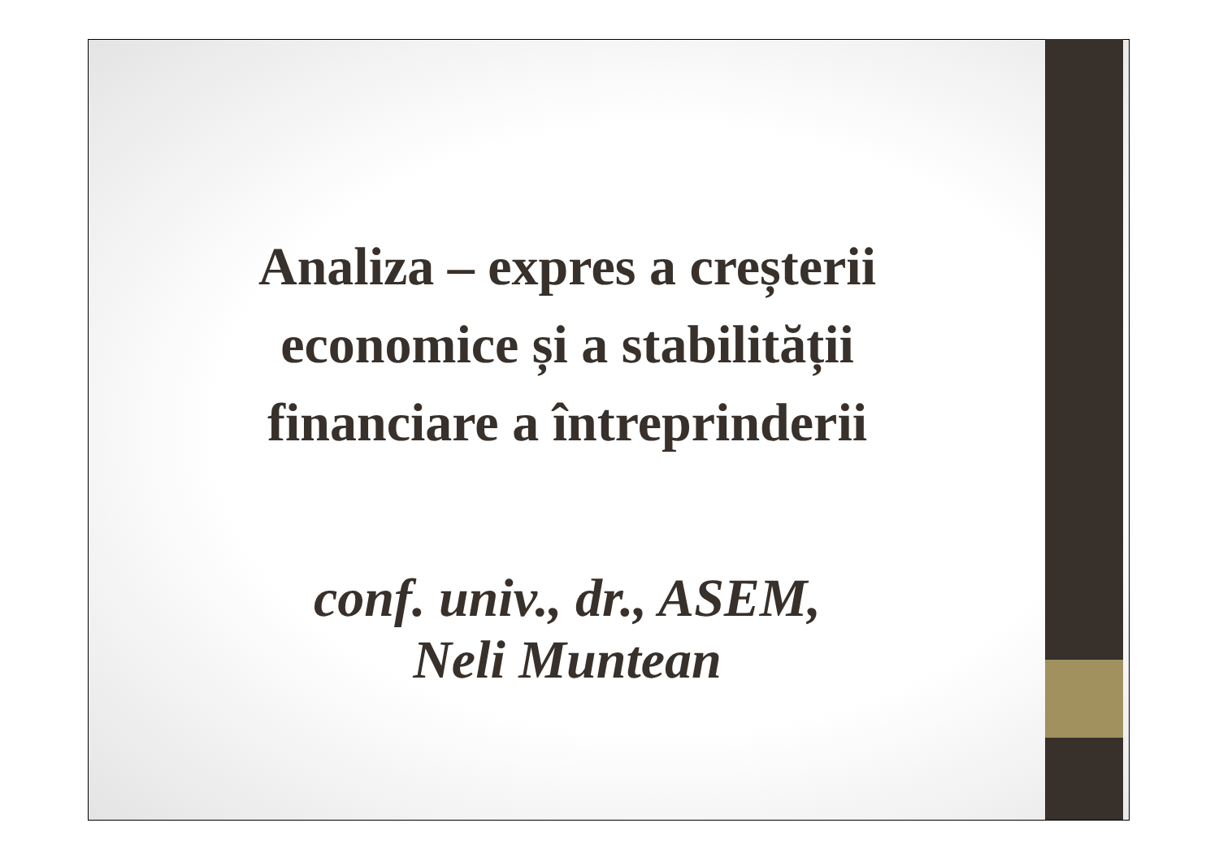Analiza – expres a creșterii
economice și a stabilității
financiare a întreprinderii
conf. univ., dr., ASEM,
Neli Muntean